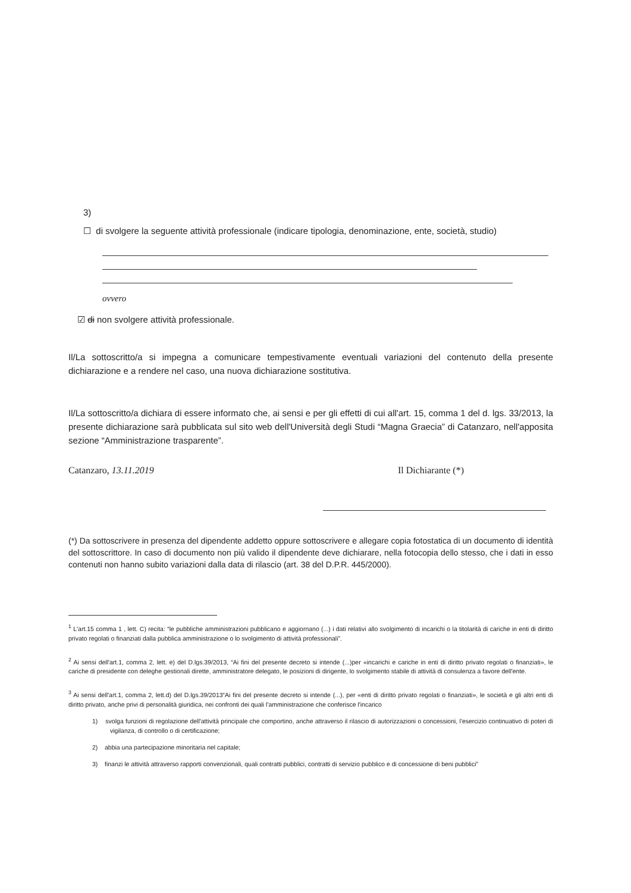3)
☐ di svolgere la seguente attività professionale (indicare tipologia, denominazione, ente, società, studio)
ovvero
☑ di non svolgere attività professionale.
Il/La sottoscritto/a si impegna a comunicare tempestivamente eventuali variazioni del contenuto della presente dichiarazione e a rendere nel caso, una nuova dichiarazione sostitutiva.
Il/La sottoscritto/a dichiara di essere informato che, ai sensi e per gli effetti di cui all'art. 15, comma 1 del d. lgs. 33/2013, la presente dichiarazione sarà pubblicata sul sito web dell'Università degli Studi “Magna Graecia” di Catanzaro, nell'apposita sezione “Amministrazione trasparente”.
Catanzaro, 13.11.2019 Il Dichiarante (*)
(*) Da sottoscrivere in presenza del dipendente addetto oppure sottoscrivere e allegare copia fotostatica di un documento di identità del sottoscrittore. In caso di documento non più valido il dipendente deve dichiarare, nella fotocopia dello stesso, che i dati in esso contenuti non hanno subito variazioni dalla data di rilascio (art. 38 del D.P.R. 445/2000).
<sup>1</sup> L'art.15 comma 1 , lett. C) recita: “le pubbliche amministrazioni pubblicano e aggiornano (...) i dati relativi allo svolgimento di incarichi o la titolarità di cariche in enti di diritto privato regolati o finanziati dalla pubblica amministrazione o lo svolgimento di attività professionali”.
<sup>2</sup> Ai sensi dell'art.1, comma 2, lett. e) del D.lgs.39/2013, “Ai fini del presente decreto si intende (...)per «incarichi e cariche in enti di diritto privato regolati o finanziati», le cariche di presidente con deleghe gestionali dirette, amministratore delegato, le posizioni di dirigente, lo svolgimento stabile di attività di consulenza a favore dell'ente.
<sup>3</sup> Ai sensi dell'art.1, comma 2, lett.d) del D.lgs.39/2013“Ai fini del presente decreto si intende (...), per «enti di diritto privato regolati o finanziati», le società e gli altri enti di diritto privato, anche privi di personalità giuridica, nei confronti dei quali l'amministrazione che conferisce l'incarico
1) svolga funzioni di regolazione dell'attività principale che comportino, anche attraverso il rilascio di autorizzazioni o concessioni, l'esercizio continuativo di poteri di vigilanza, di controllo o di certificazione;
2) abbia una partecipazione minoritaria nel capitale;
3) finanzi le attività attraverso rapporti convenzionali, quali contratti pubblici, contratti di servizio pubblico e di concessione di beni pubblici”